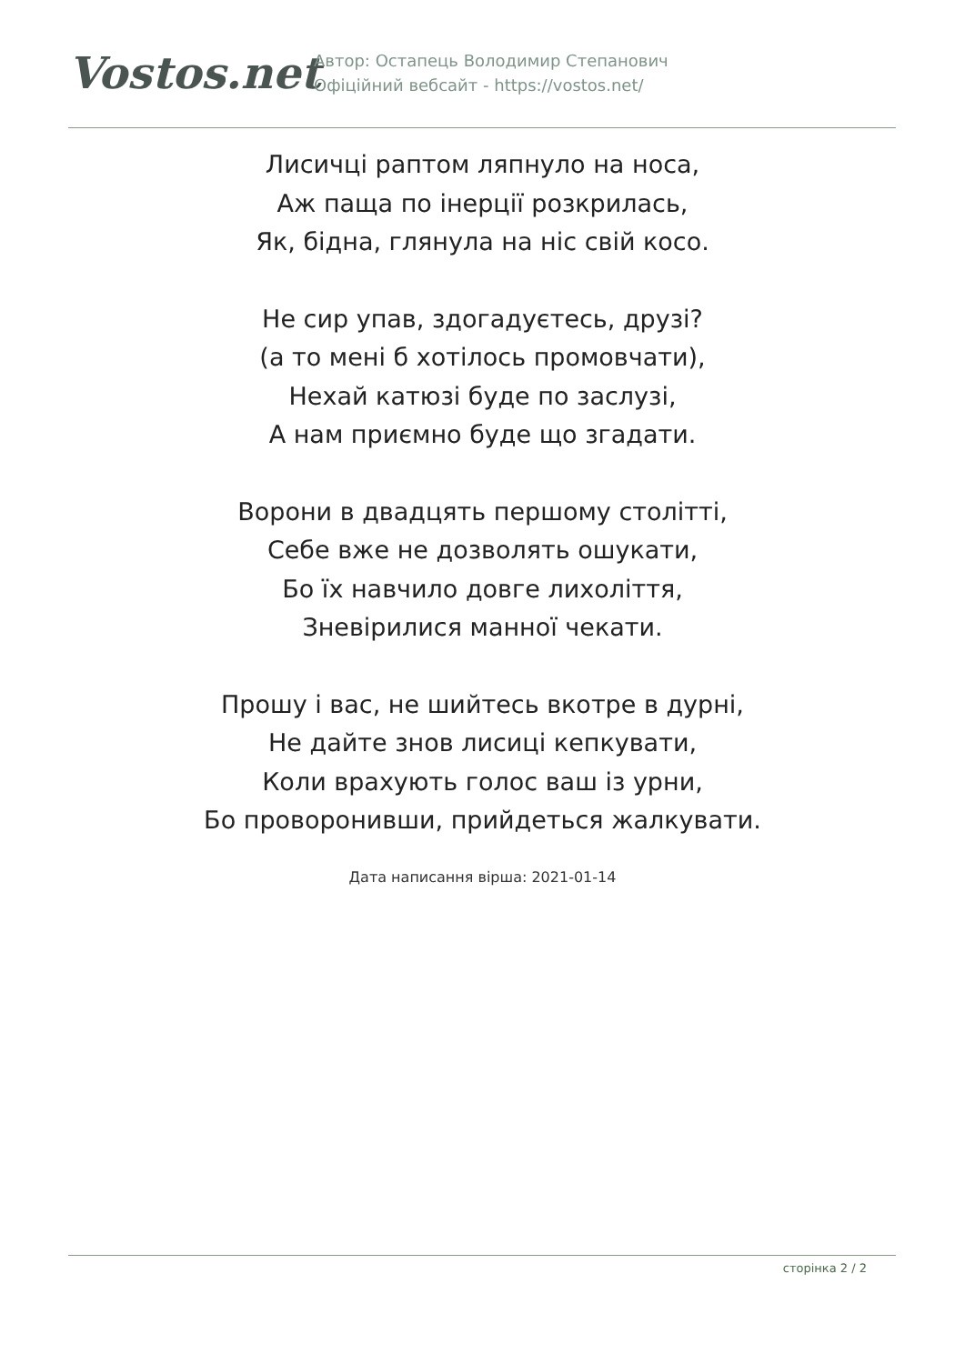Vostos.net
Автор: Остапець Володимир Степанович
Офіційний вебсайт - https://vostos.net/
Лисичці раптом ляпнуло на носа,
Аж паща по інерції розкрилась,
Як, бідна, глянула на ніс свій косо.
Не сир упав, здогадуєтесь, друзі?
(а то мені б хотілось промовчати),
Нехай катюзі буде по заслузі,
А нам приємно буде що згадати.
Ворони в двадцять першому столітті,
Себе вже не дозволять ошукати,
Бо їх навчило довге лихоліття,
Зневірилися манної чекати.
Прошу і вас, не шийтесь вкотре в дурні,
Не дайте знов лисиці кепкувати,
Коли врахують голос ваш із урни,
Бо проворонивши, прийдеться жалкувати.
Дата написання вірша: 2021-01-14
сторінка 2 / 2